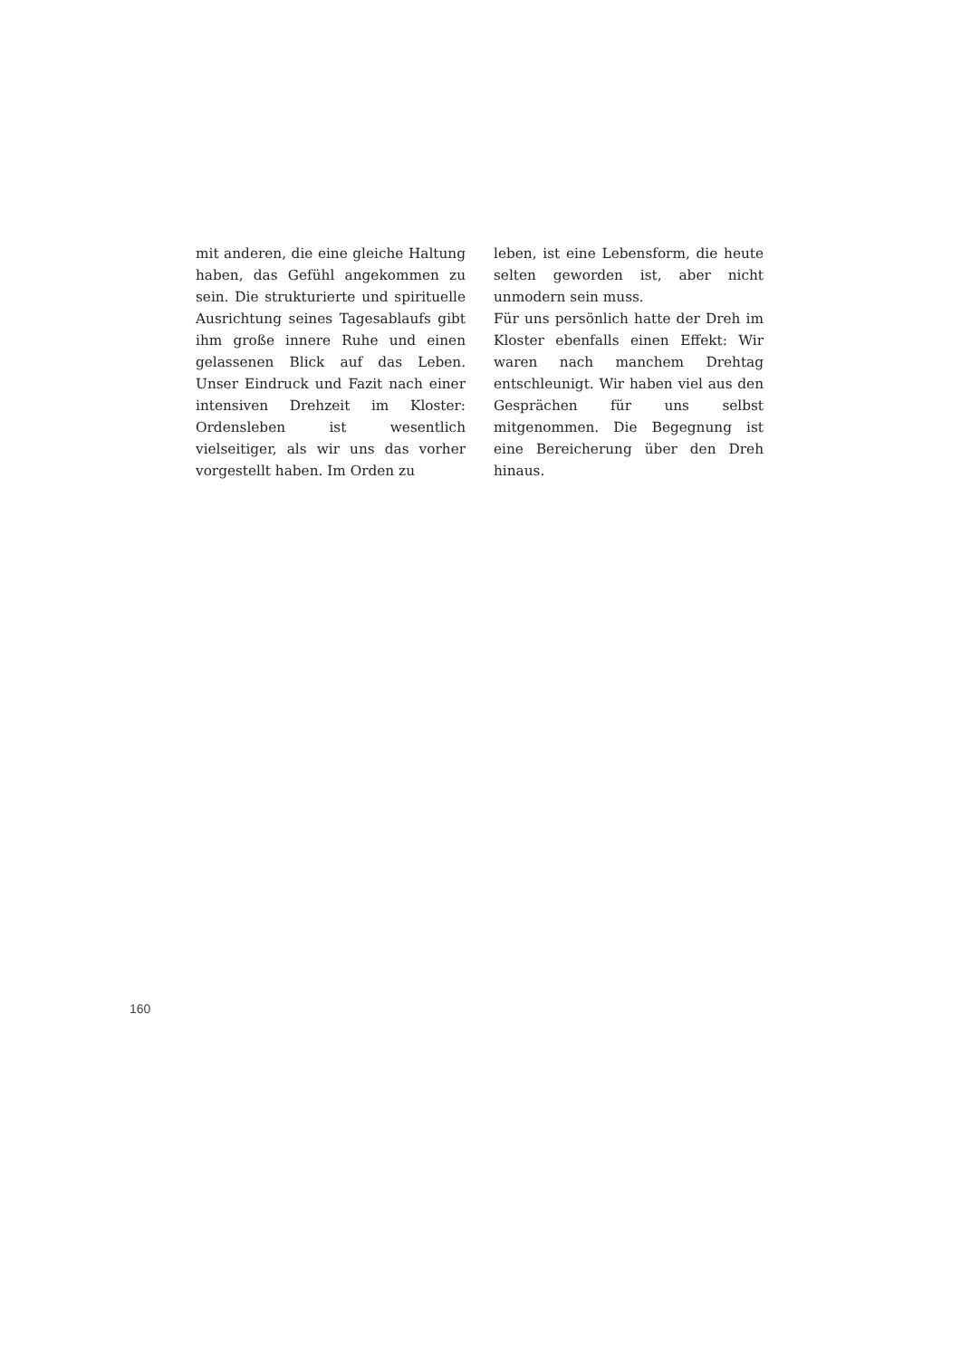mit anderen, die eine gleiche Haltung haben, das Gefühl angekommen zu sein. Die strukturierte und spirituelle Ausrichtung seines Tagesablaufs gibt ihm große innere Ruhe und einen gelassenen Blick auf das Leben. Unser Eindruck und Fazit nach einer intensiven Drehzeit im Kloster: Ordensleben ist wesentlich vielseitiger, als wir uns das vorher vorgestellt haben. Im Orden zu
leben, ist eine Lebensform, die heute selten geworden ist, aber nicht unmodern sein muss.
Für uns persönlich hatte der Dreh im Kloster ebenfalls einen Effekt: Wir waren nach manchem Drehtag entschleunigt. Wir haben viel aus den Gesprächen für uns selbst mitgenommen. Die Begegnung ist eine Bereicherung über den Dreh hinaus.
160